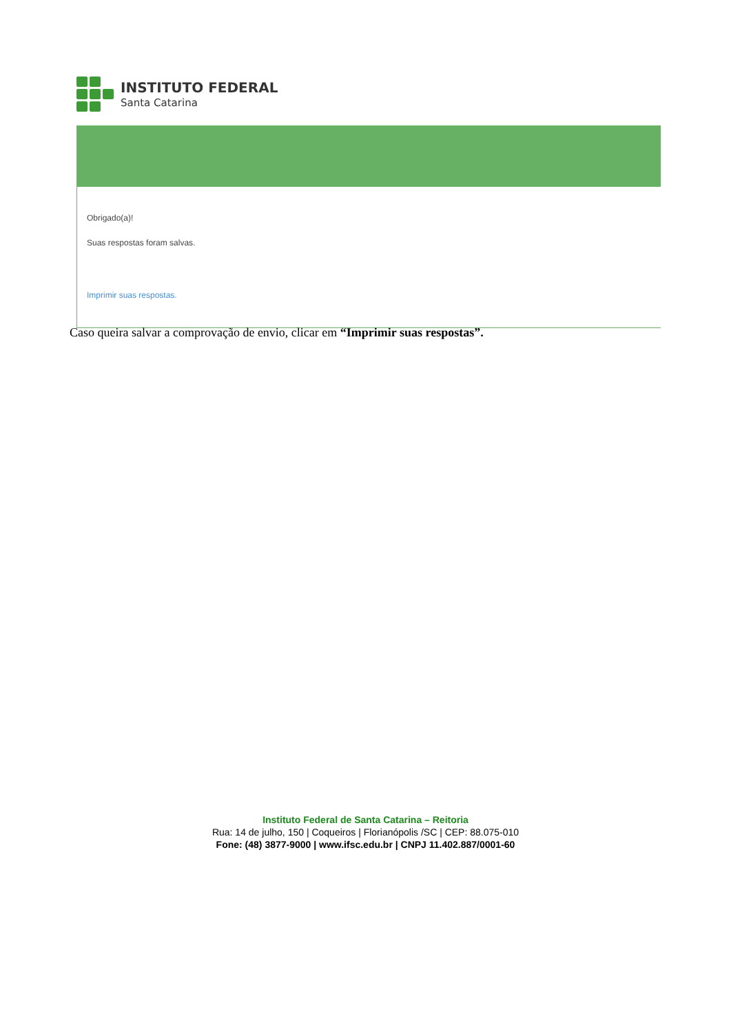INSTITUTO FEDERAL
Santa Catarina
Obrigado(a)!
Suas respostas foram salvas.
Imprimir suas respostas.
Caso queira salvar a comprovação de envio, clicar em “Imprimir suas respostas”.
Instituto Federal de Santa Catarina – Reitoria
Rua: 14 de julho, 150 | Coqueiros | Florianópolis /SC | CEP: 88.075-010
Fone: (48) 3877-9000 | www.ifsc.edu.br | CNPJ 11.402.887/0001-60